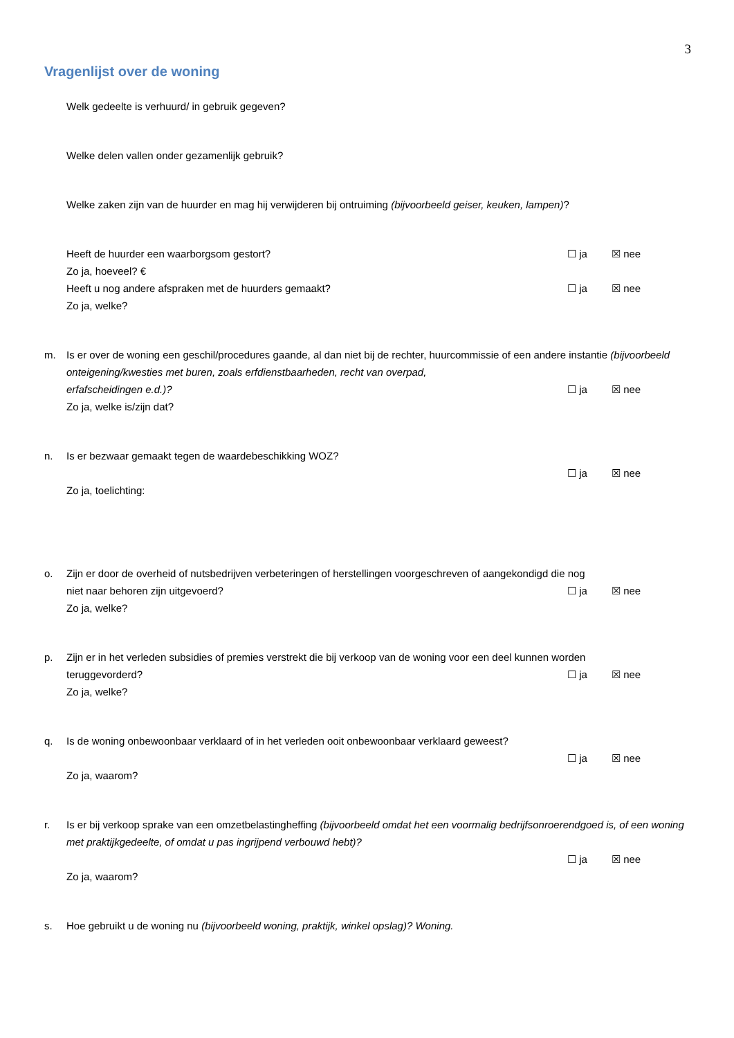3
Vragenlijst over de woning
Welk gedeelte is verhuurd/ in gebruik gegeven?
Welke delen vallen onder gezamenlijk gebruik?
Welke zaken zijn van de huurder en mag hij verwijderen bij ontruiming (bijvoorbeeld geiser, keuken, lampen)?
Heeft de huurder een waarborgsom gestort? ☐ ja ☒ nee
Zo ja, hoeveel? €
Heeft u nog andere afspraken met de huurders gemaakt? ☐ ja ☒ nee
Zo ja, welke?
m. Is er over de woning een geschil/procedures gaande, al dan niet bij de rechter, huurcommissie of een andere instantie (bijvoorbeeld onteigening/kwesties met buren, zoals erfdienstbaarheden, recht van overpad,
erfafscheidingen e.d.)? ☐ ja ☒ nee
Zo ja, welke is/zijn dat?
n. Is er bezwaar gemaakt tegen de waardebeschikking WOZ?
☐ ja ☒ nee
Zo ja, toelichting:
o. Zijn er door de overheid of nutsbedrijven verbeteringen of herstellingen voorgeschreven of aangekondigd die nog
niet naar behoren zijn uitgevoerd? ☐ ja ☒ nee
Zo ja, welke?
p. Zijn er in het verleden subsidies of premies verstrekt die bij verkoop van de woning voor een deel kunnen worden
teruggevorderd? ☐ ja ☒ nee
Zo ja, welke?
q. Is de woning onbewoonbaar verklaard of in het verleden ooit onbewoonbaar verklaard geweest?
☐ ja ☒ nee
Zo ja, waarom?
r. Is er bij verkoop sprake van een omzetbelastingheffing (bijvoorbeeld omdat het een voormalig bedrijfsonroerendgoed is, of een woning met praktijkgedeelte, of omdat u pas ingrijpend verbouwd hebt)?
☐ ja ☒ nee
Zo ja, waarom?
s. Hoe gebruikt u de woning nu (bijvoorbeeld woning, praktijk, winkel opslag)? Woning.